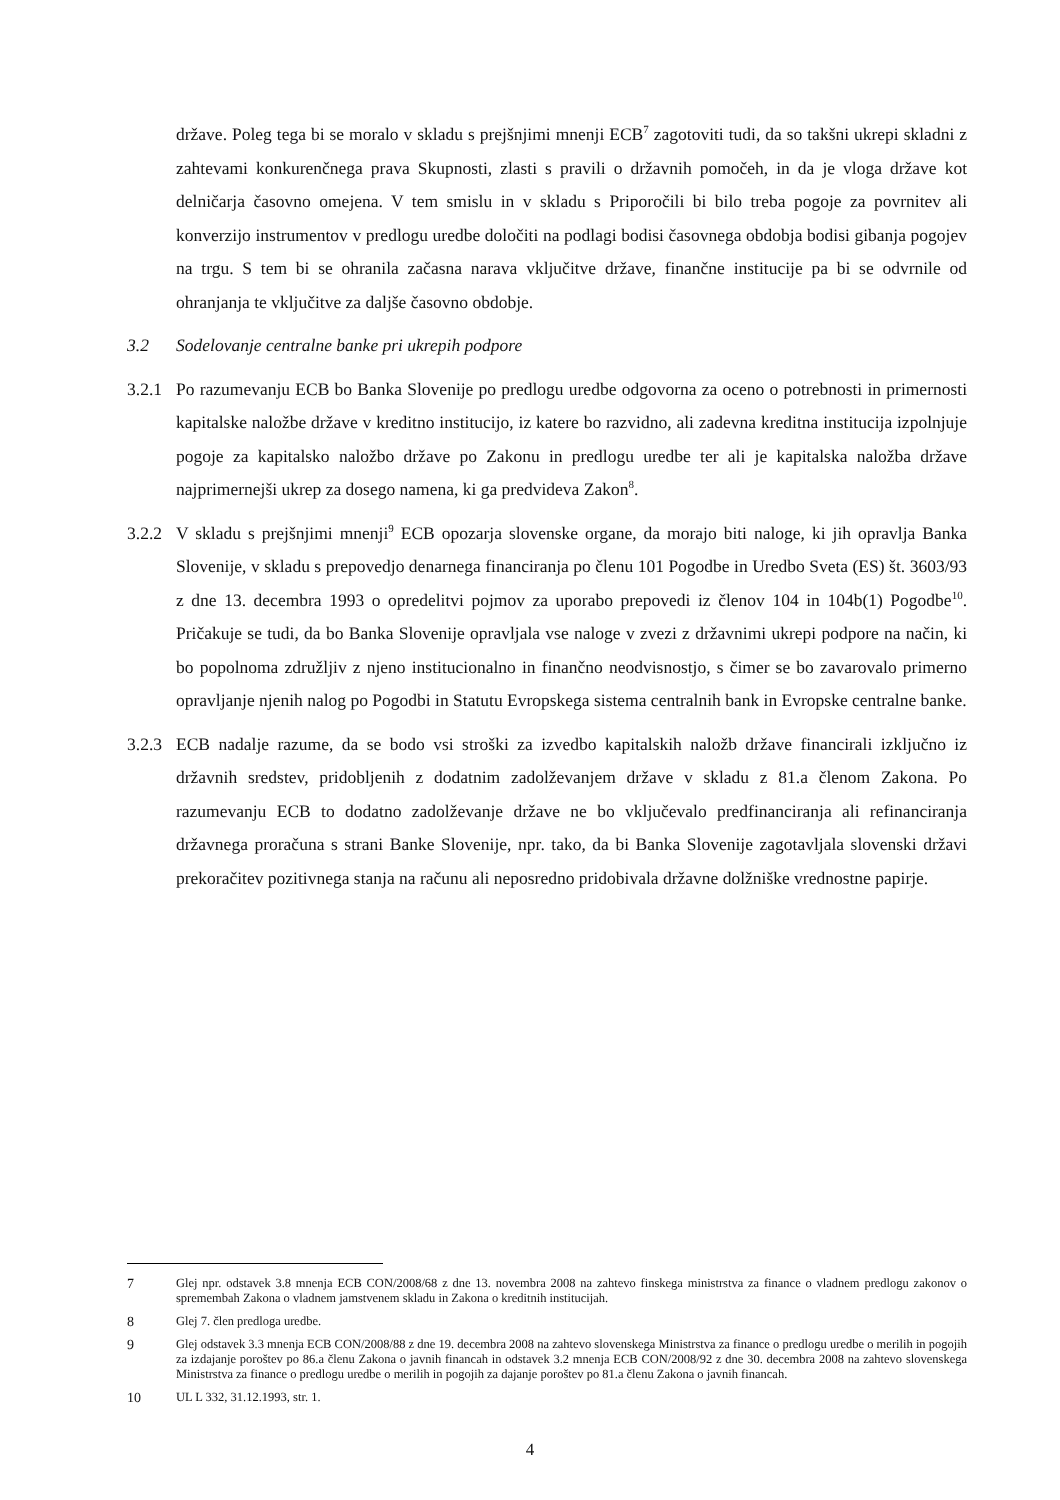države. Poleg tega bi se moralo v skladu s prejšnjimi mnenji ECB<sup>7</sup> zagotoviti tudi, da so takšni ukrepi skladni z zahtevami konkurenčnega prava Skupnosti, zlasti s pravili o državnih pomočeh, in da je vloga države kot delničarja časovno omejena. V tem smislu in v skladu s Priporočili bi bilo treba pogoje za povrnitev ali konverzijo instrumentov v predlogu uredbe določiti na podlagi bodisi časovnega obdobja bodisi gibanja pogojev na trgu. S tem bi se ohranila začasna narava vključitve države, finančne institucije pa bi se odvrnile od ohranjanja te vključitve za daljše časovno obdobje.
3.2 Sodelovanje centralne banke pri ukrepih podpore
3.2.1
Po razumevanju ECB bo Banka Slovenije po predlogu uredbe odgovorna za oceno o potrebnosti in primernosti kapitalske naložbe države v kreditno institucijo, iz katere bo razvidno, ali zadevna kreditna institucija izpolnjuje pogoje za kapitalsko naložbo države po Zakonu in predlogu uredbe ter ali je kapitalska naložba države najprimernejši ukrep za dosego namena, ki ga predvideva Zakon<sup>8</sup>.
3.2.2
V skladu s prejšnjimi mnenji<sup>9</sup> ECB opozarja slovenske organe, da morajo biti naloge, ki jih opravlja Banka Slovenije, v skladu s prepovedjo denarnega financiranja po členu 101 Pogodbe in Uredbo Sveta (ES) št. 3603/93 z dne 13. decembra 1993 o opredelitvi pojmov za uporabo prepovedi iz členov 104 in 104b(1) Pogodbe<sup>10</sup>. Pričakuje se tudi, da bo Banka Slovenije opravljala vse naloge v zvezi z državnimi ukrepi podpore na način, ki bo popolnoma združljiv z njeno institucionalno in finančno neodvisnostjo, s čimer se bo zavarovalo primerno opravljanje njenih nalog po Pogodbi in Statutu Evropskega sistema centralnih bank in Evropske centralne banke.
3.2.3
ECB nadalje razume, da se bodo vsi stroški za izvedbo kapitalskih naložb države financirali izključno iz državnih sredstev, pridobljenih z dodatnim zadolževanjem države v skladu z 81.a členom Zakona. Po razumevanju ECB to dodatno zadolževanje države ne bo vključevalo predfinanciranja ali refinanciranja državnega proračuna s strani Banke Slovenije, npr. tako, da bi Banka Slovenije zagotavljala slovenski državi prekoračitev pozitivnega stanja na računu ali neposredno pridobivala državne dolžniške vrednostne papirje.
7 Glej npr. odstavek 3.8 mnenja ECB CON/2008/68 z dne 13. novembra 2008 na zahtevo finskega ministrstva za finance o vladnem predlogu zakonov o spremembah Zakona o vladnem jamstvenem skladu in Zakona o kreditnih institucijah.
8 Glej 7. člen predloga uredbe.
9 Glej odstavek 3.3 mnenja ECB CON/2008/88 z dne 19. decembra 2008 na zahtevo slovenskega Ministrstva za finance o predlogu uredbe o merilih in pogojih za izdajanje poroštev po 86.a členu Zakona o javnih financah in odstavek 3.2 mnenja ECB CON/2008/92 z dne 30. decembra 2008 na zahtevo slovenskega Ministrstva za finance o predlogu uredbe o merilih in pogojih za dajanje poroštev po 81.a členu Zakona o javnih financah.
10 UL L 332, 31.12.1993, str. 1.
4